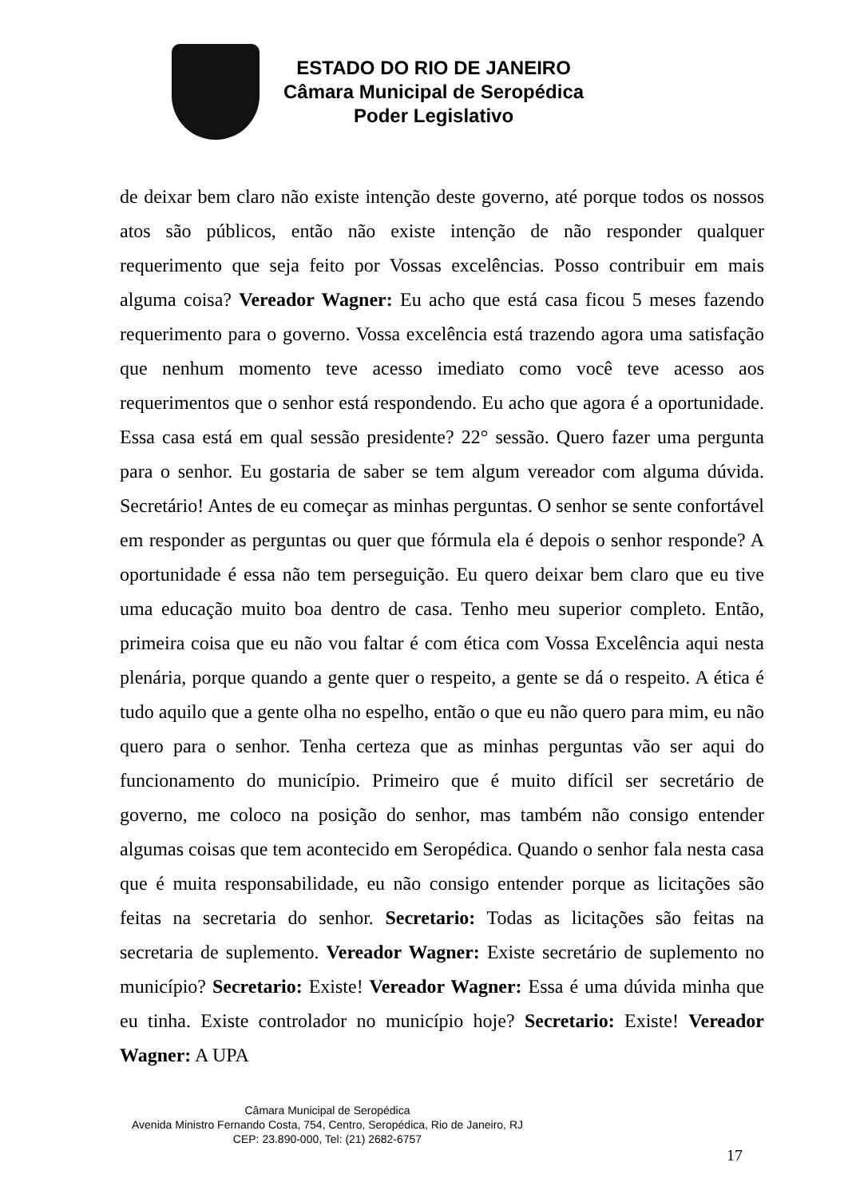ESTADO DO RIO DE JANEIRO
Câmara Municipal de Seropédica
Poder Legislativo
de deixar bem claro não existe intenção deste governo, até porque todos os nossos atos são públicos, então não existe intenção de não responder qualquer requerimento que seja feito por Vossas excelências. Posso contribuir em mais alguma coisa? Vereador Wagner: Eu acho que está casa ficou 5 meses fazendo requerimento para o governo. Vossa excelência está trazendo agora uma satisfação que nenhum momento teve acesso imediato como você teve acesso aos requerimentos que o senhor está respondendo. Eu acho que agora é a oportunidade. Essa casa está em qual sessão presidente? 22° sessão. Quero fazer uma pergunta para o senhor. Eu gostaria de saber se tem algum vereador com alguma dúvida. Secretário! Antes de eu começar as minhas perguntas. O senhor se sente confortável em responder as perguntas ou quer que fórmula ela é depois o senhor responde? A oportunidade é essa não tem perseguição. Eu quero deixar bem claro que eu tive uma educação muito boa dentro de casa. Tenho meu superior completo. Então, primeira coisa que eu não vou faltar é com ética com Vossa Excelência aqui nesta plenária, porque quando a gente quer o respeito, a gente se dá o respeito. A ética é tudo aquilo que a gente olha no espelho, então o que eu não quero para mim, eu não quero para o senhor. Tenha certeza que as minhas perguntas vão ser aqui do funcionamento do município. Primeiro que é muito difícil ser secretário de governo, me coloco na posição do senhor, mas também não consigo entender algumas coisas que tem acontecido em Seropédica. Quando o senhor fala nesta casa que é muita responsabilidade, eu não consigo entender porque as licitações são feitas na secretaria do senhor. Secretario: Todas as licitações são feitas na secretaria de suplemento. Vereador Wagner: Existe secretário de suplemento no município? Secretario: Existe! Vereador Wagner: Essa é uma dúvida minha que eu tinha. Existe controlador no município hoje? Secretario: Existe! Vereador Wagner: A UPA
Câmara Municipal de Seropédica
Avenida Ministro Fernando Costa, 754, Centro, Seropédica, Rio de Janeiro, RJ
CEP: 23.890-000, Tel: (21) 2682-6757
17